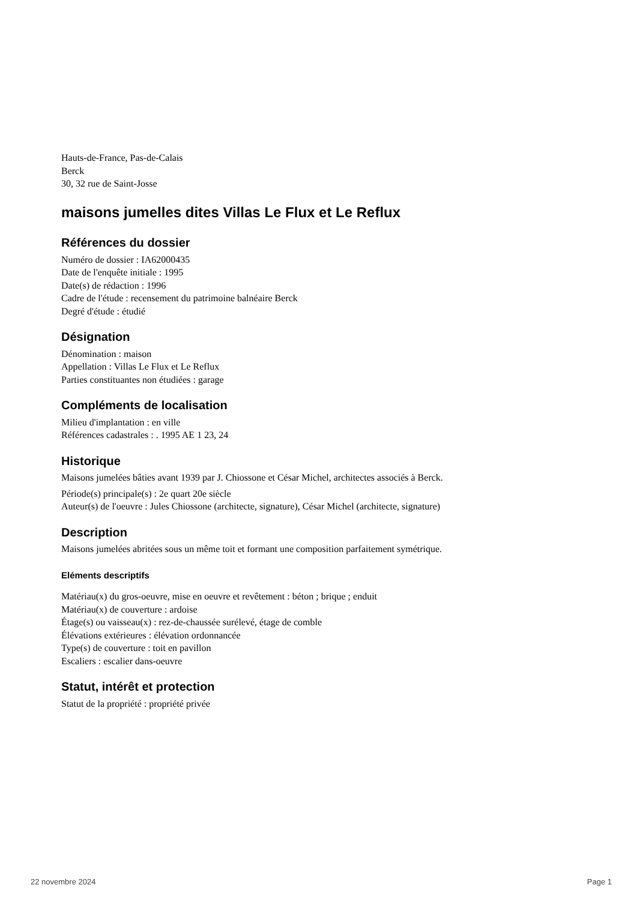Hauts-de-France, Pas-de-Calais
Berck
30, 32 rue de Saint-Josse
maisons jumelles dites Villas Le Flux et Le Reflux
Références du dossier
Numéro de dossier : IA62000435
Date de l'enquête initiale : 1995
Date(s) de rédaction : 1996
Cadre de l'étude : recensement du patrimoine balnéaire Berck
Degré d'étude : étudié
Désignation
Dénomination : maison
Appellation : Villas Le Flux et Le Reflux
Parties constituantes non étudiées : garage
Compléments de localisation
Milieu d'implantation : en ville
Références cadastrales : . 1995 AE 1 23, 24
Historique
Maisons jumelées bâties avant 1939 par J. Chiossone et César Michel, architectes associés à Berck.
Période(s) principale(s) : 2e quart 20e siècle
Auteur(s) de l'oeuvre : Jules Chiossone (architecte, signature), César Michel (architecte, signature)
Description
Maisons jumelées abritées sous un même toit et formant une composition parfaitement symétrique.
Eléments descriptifs
Matériau(x) du gros-oeuvre, mise en oeuvre et revêtement : béton ; brique ; enduit
Matériau(x) de couverture : ardoise
Étage(s) ou vaisseau(x) : rez-de-chaussée surélevé, étage de comble
Élévations extérieures : élévation ordonnancée
Type(s) de couverture : toit en pavillon
Escaliers : escalier dans-oeuvre
Statut, intérêt et protection
Statut de la propriété : propriété privée
22 novembre 2024 Page 1